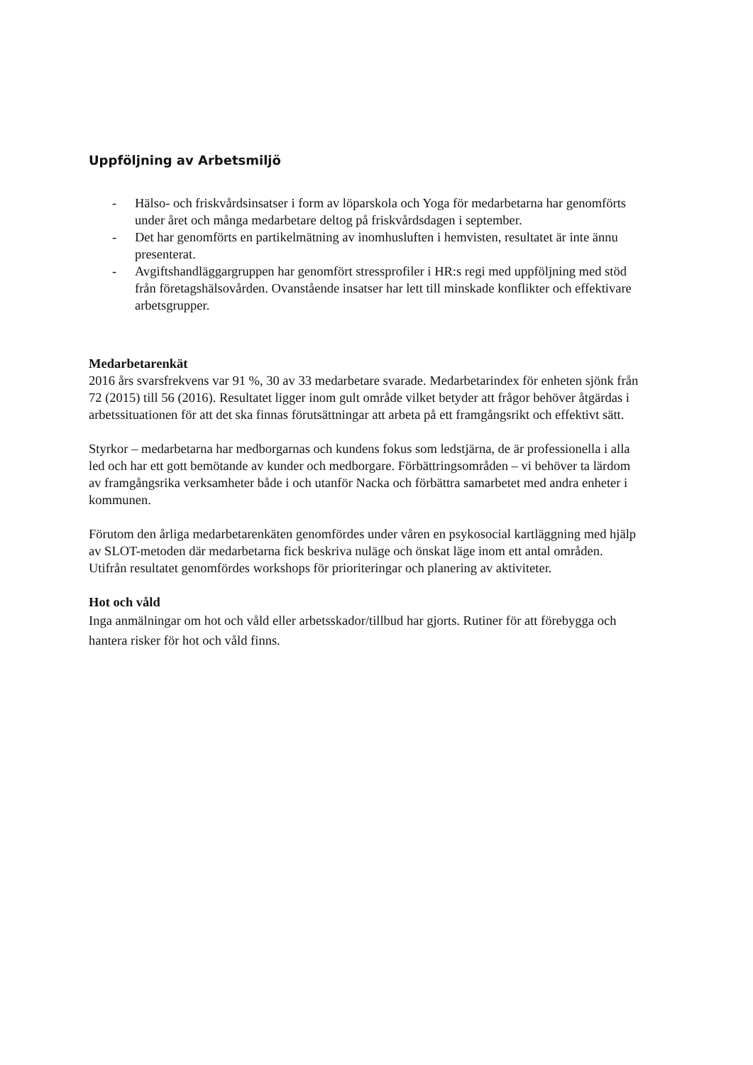Uppföljning av Arbetsmiljö
- Hälso- och friskvårdsinsatser i form av löparskola och Yoga för medarbetarna har genomförts under året och många medarbetare deltog på friskvårdsdagen i september.
- Det har genomförts en partikelmätning av inomhusluften i hemvisten, resultatet är inte ännu presenterat.
- Avgiftshandläggargruppen har genomfört stressprofiler i HR:s regi med uppföljning med stöd från företagshälsovården. Ovanstående insatser har lett till minskade konflikter och effektivare arbetsgrupper.
Medarbetarenkät
2016 års svarsfrekvens var 91 %, 30 av 33 medarbetare svarade. Medarbetarindex för enheten sjönk från 72 (2015) till 56 (2016). Resultatet ligger inom gult område vilket betyder att frågor behöver åtgärdas i arbetssituationen för att det ska finnas förutsättningar att arbeta på ett framgångsrikt och effektivt sätt.
Styrkor – medarbetarna har medborgarnas och kundens fokus som ledstjärna, de är professionella i alla led och har ett gott bemötande av kunder och medborgare. Förbättringsområden – vi behöver ta lärdom av framgångsrika verksamheter både i och utanför Nacka och förbättra samarbetet med andra enheter i kommunen.
Förutom den årliga medarbetarenkäten genomfördes under våren en psykosocial kartläggning med hjälp av SLOT-metoden där medarbetarna fick beskriva nuläge och önskat läge inom ett antal områden. Utifrån resultatet genomfördes workshops för prioriteringar och planering av aktiviteter.
Hot och våld
Inga anmälningar om hot och våld eller arbetsskador/tillbud har gjorts. Rutiner för att förebygga och hantera risker för hot och våld finns.